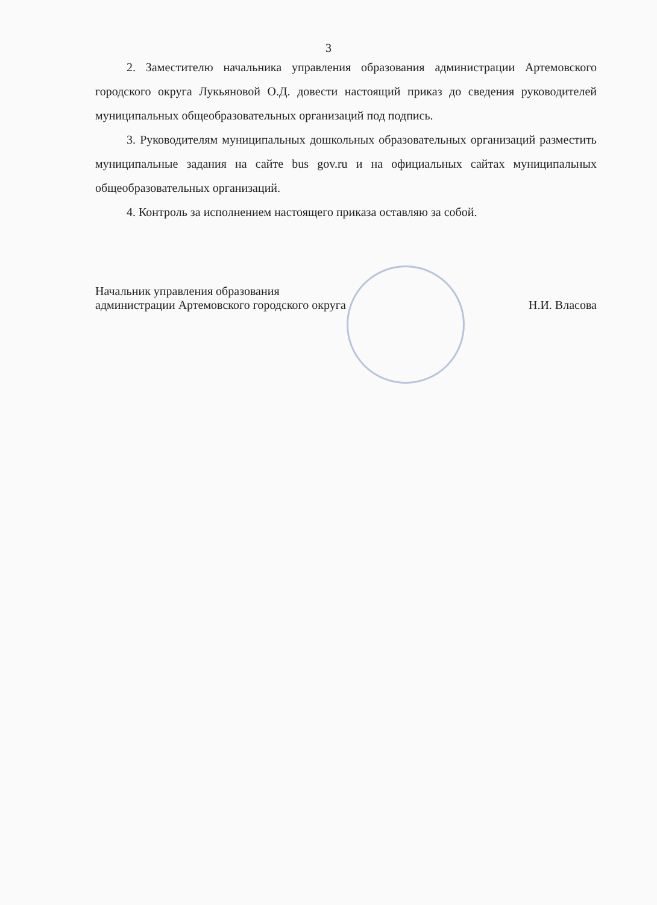3
2. Заместителю начальника управления образования администрации Артемовского городского округа Лукьяновой О.Д. довести настоящий приказ до сведения руководителей муниципальных общеобразовательных организаций под подпись.
3. Руководителям муниципальных дошкольных образовательных организаций разместить муниципальные задания на сайте bus gov.ru и на официальных сайтах муниципальных общеобразовательных организаций.
4. Контроль за исполнением настоящего приказа оставляю за собой.
Начальник управления образования
администрации Артемовского городского округа
Н.И. Власова